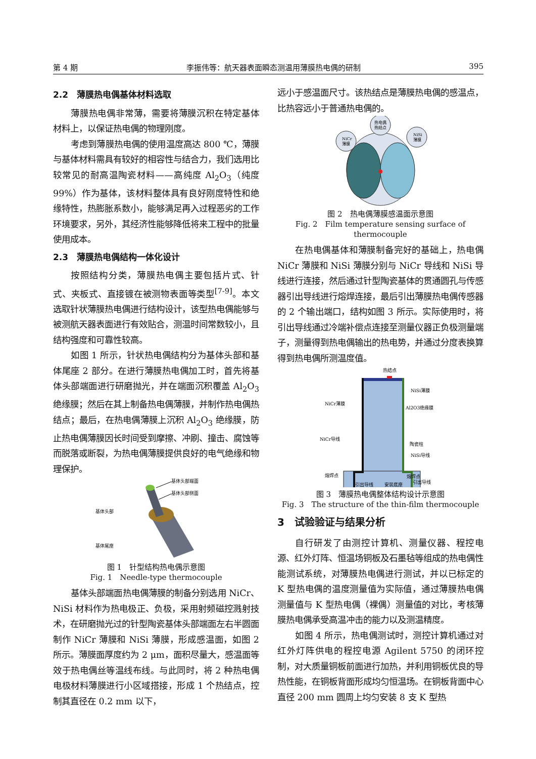第 4 期 李振伟等：航天器表面瞬态测温用薄膜热电偶的研制 395
2.2　薄膜热电偶基体材料选取
薄膜热电偶非常薄，需要将薄膜沉积在特定基体材料上，以保证热电偶的物理刚度。
考虑到薄膜热电偶的使用温度高达 800 ℃，薄膜与基体材料需具有较好的相容性与结合力，我们选用比较常见的耐高温陶瓷材料——高纯度 Al<sub>2</sub>O<sub>3</sub>（纯度 99%）作为基体，该材料整体具有良好刚度特性和绝缘特性，热膨胀系数小，能够满足再入过程恶劣的工作环境要求，另外，其经济性能够降低将来工程中的批量使用成本。
2.3　薄膜热电偶结构一体化设计
按照结构分类，薄膜热电偶主要包括片式、针式、夹板式、直接镀在被测物表面等类型<sup>[7-9]</sup>。本文选取针状薄膜热电偶进行结构设计，该型热电偶能够与被测航天器表面进行有效贴合，测温时间常数较小，且结构强度和可靠性较高。
如图 1 所示，针状热电偶结构分为基体头部和基体尾座 2 部分。在进行薄膜热电偶加工时，首先将基体头部端面进行研磨抛光，并在端面沉积覆盖 Al<sub>2</sub>O<sub>3</sub> 绝缘膜；然后在其上制备热电偶薄膜，并制作热电偶热结点；最后，在热电偶薄膜上沉积 Al<sub>2</sub>O<sub>3</sub> 绝缘膜，防止热电偶薄膜因长时间受到摩擦、冲刷、撞击、腐蚀等而脱落或断裂，为热电偶薄膜提供良好的电气绝缘和物理保护。
基体头部端面
基体头部侧面
基体头部
基体尾座
图 1　针型结构热电偶示意图
Fig. 1　Needle-type thermocouple
基体头部端面热电偶薄膜的制备分别选用 NiCr、NiSi 材料作为热电极正、负极，采用射频磁控溅射技术，在研磨抛光过的针型陶瓷基体头部端面左右半圆面制作 NiCr 薄膜和 NiSi 薄膜，形成感温面，如图 2 所示。薄膜面厚度约为 2 μm，面积尽量大，感温面等效于热电偶丝等温线布线。与此同时，将 2 种热电偶电极材料薄膜进行小区域搭接，形成 1 个热结点，控制其直径在 0.2 mm 以下，
远小于感温面尺寸。该热结点是薄膜热电偶的感温点，比热容远小于普通热电偶的。
热电偶
热结点
NiCr
薄膜
NiSi
薄膜
图 2　热电偶薄膜感温面示意图
Fig. 2　Film temperature sensing surface of thermocouple
在热电偶基体和薄膜制备完好的基础上，热电偶 NiCr 薄膜和 NiSi 薄膜分别与 NiCr 导线和 NiSi 导线进行连接，然后通过针型陶瓷基体的贯通圆孔与传感器引出导线进行熔焊连接，最后引出薄膜热电偶传感器的 2 个输出端口，结构如图 3 所示。实际使用时，将引出导线通过冷端补偿点连接至测量仪器正负极测量端子，测量得到热电偶输出的热电势，并通过分度表换算得到热电偶所测温度值。
热结点
NiSi薄膜
NiCr薄膜
Al2O3绝缘膜
NiCr导线
陶瓷柱
NiSi导线
熔焊点
熔焊点
引出导线
安装底座
引出导线
图 3　薄膜热电偶整体结构设计示意图
Fig. 3　The structure of the thin-film thermocouple
3　试验验证与结果分析
自行研发了由测控计算机、测量仪器、程控电源、红外灯阵、恒温场铜板及石墨毡等组成的热电偶性能测试系统，对薄膜热电偶进行测试，并以已标定的 K 型热电偶的温度测量值为实际值，通过薄膜热电偶测量值与 K 型热电偶（裸偶）测量值的对比，考核薄膜热电偶承受高温冲击的能力以及测温精度。
如图 4 所示，热电偶测试时，测控计算机通过对红外灯阵供电的程控电源 Agilent 5750 的闭环控制，对大质量铜板前面进行加热，并利用铜板优良的导热性能，在铜板背面形成均匀恒温场。在铜板背面中心直径 200 mm 圆周上均匀安装 8 支 K 型热